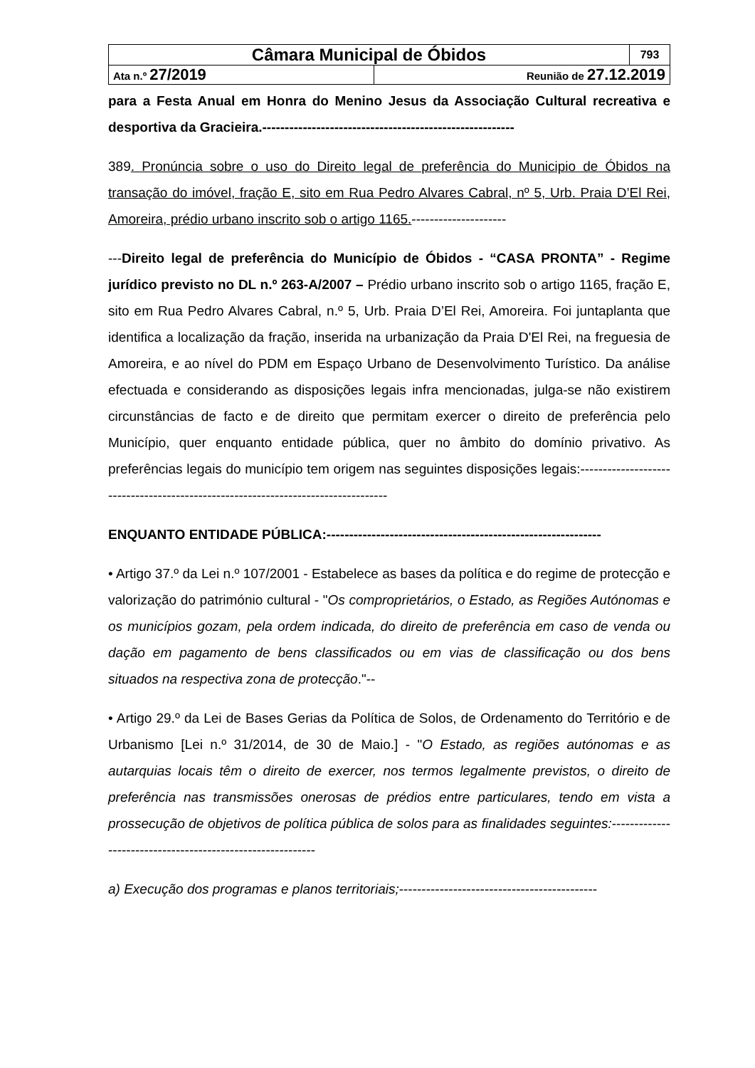| Câmara Municipal de Óbidos | | 793 |
| Ata n.º 27/2019 | Reunião de 27.12.2019 | |
para a Festa Anual em Honra do Menino Jesus da Associação Cultural recreativa e desportiva da Gracieira.--------------------------------------------------------
389. Pronúncia sobre o uso do Direito legal de preferência do Municipio de Óbidos na transação do imóvel, fração E, sito em Rua Pedro Alvares Cabral, nº 5, Urb. Praia D’El Rei, Amoreira, prédio urbano inscrito sob o artigo 1165.---------------------
---Direito legal de preferência do Município de Óbidos - “CASA PRONTA” - Regime jurídico previsto no DL n.º 263-A/2007 – Prédio urbano inscrito sob o artigo 1165, fração E, sito em Rua Pedro Alvares Cabral, n.º 5, Urb. Praia D’El Rei, Amoreira. Foi juntaplanta que identifica a localização da fração, inserida na urbanização da Praia D'El Rei, na freguesia de Amoreira, e ao nível do PDM em Espaço Urbano de Desenvolvimento Turístico. Da análise efectuada e considerando as disposições legais infra mencionadas, julga-se não existirem circunstâncias de facto e de direito que permitam exercer o direito de preferência pelo Município, quer enquanto entidade pública, quer no âmbito do domínio privativo. As preferências legais do município tem origem nas seguintes disposições legais:----------------------------------------------------------------------------------
ENQUANTO ENTIDADE PÚBLICA:-------------------------------------------------------------
• Artigo 37.º da Lei n.º 107/2001 - Estabelece as bases da política e do regime de protecção e valorização do património cultural - "Os comproprietários, o Estado, as Regiões Autónomas e os municípios gozam, pela ordem indicada, do direito de preferência em caso de venda ou dação em pagamento de bens classificados ou em vias de classificação ou dos bens situados na respectiva zona de protecção."--
• Artigo 29.º da Lei de Bases Gerias da Política de Solos, de Ordenamento do Território e de Urbanismo [Lei n.º 31/2014, de 30 de Maio.] - "O Estado, as regiões autónomas e as autarquias locais têm o direito de exercer, nos termos legalmente previstos, o direito de preferência nas transmissões onerosas de prédios entre particulares, tendo em vista a prossecução de objetivos de política pública de solos para as finalidades seguintes:-----------------------------------------------------------
a) Execução dos programas e planos territoriais;--------------------------------------------